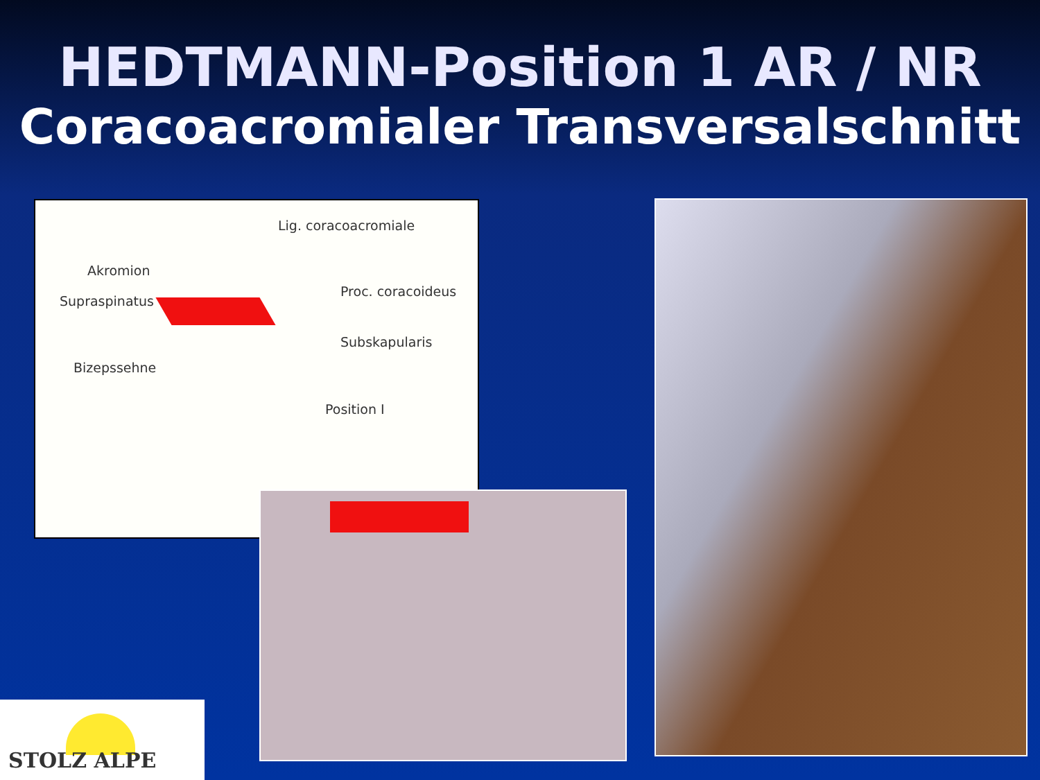HEDTMANN-Position 1 AR / NR
Coracoacromialer Transversalschnitt
Lig. coracoacromiale
Akromion
Supraspinatus
Proc. coracoideus
Subskapularis
Bizepssehne
Position I
STOLZ ALPE